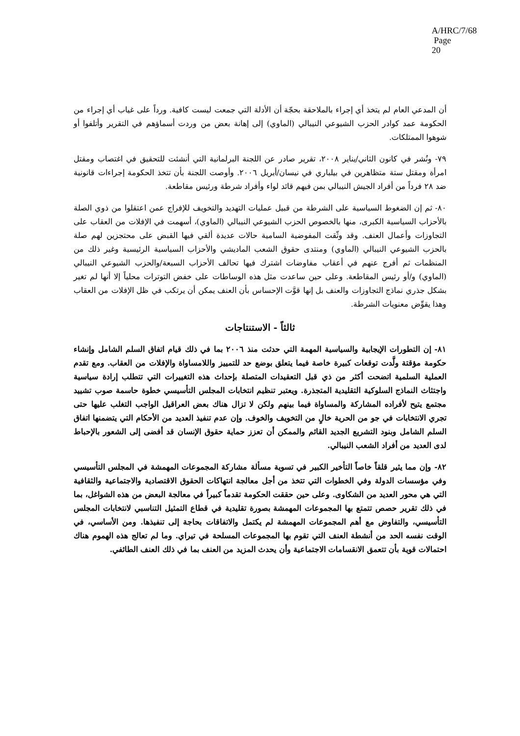A/HRC/7/68
Page 20
أن المدعي العام لم يتخذ أي إجراء بالملاحقة بحجّة أن الأدلة التي جمعت ليست كافية. ورداً على غياب أي إجراء من الحكومة عمد كوادر الحزب الشيوعي النيبالي (الماوي) إلى إهانة بعض من وردت أسماؤهم في التقرير وأتلفوا أو شوهوا الممتلكات.
٧٩- ونُشر في كانون الثاني/يناير ٢٠٠٨، تقرير صادر عن اللجنة البرلمانية التي أنشئت للتحقيق في اغتصاب ومقتل امرأة ومقتل ستة متظاهرين في بيلباري في نيسان/أبريل ٢٠٠٦. وأوصت اللجنة بأن تتخذ الحكومة إجراءات قانونية ضد ٢٨ فرداً من أفراد الجيش النيبالي بمن فيهم قائد لواء وأفراد شرطة ورئيس مقاطعة.
٨٠- ثم إن الضغوط السياسية على الشرطة من قبيل عمليات التهديد والتخويف للإفراج عمن اعتقلوا من ذوي الصلة بالأحزاب السياسية الكبرى، منها بالخصوص الحزب الشيوعي النيبالي (الماوي)، أسهمت في الإفلات من العقاب على التجاوزات وأعمال العنف. وقد وثّقت المفوضية السامية حالات عديدة ألقي فيها القبض على محتجزين لهم صلة بالحزب الشيوعي النيبالي (الماوي) ومنتدى حقوق الشعب الماديشي والأحزاب السياسية الرئيسية وغير ذلك من المنظمات ثم أفرج عنهم في أعقاب مفاوضات اشترك فيها تحالف الأحزاب السبعة/والحزب الشيوعي النيبالي (الماوي) و/أو رئيس المقاطعة. وعلى حين ساعدت مثل هذه الوساطات على خفض التوترات محلياً إلا أنها لم تغير بشكل جذري نماذج التجاوزات والعنف بل إنها قوَّت الإحساس بأن العنف يمكن أن يرتكب في ظل الإفلات من العقاب وهذا يقوِّض معنويات الشرطة.
ثالثاً - الاستنتاجات
٨١- إن التطورات الإيجابية والسياسية المهمة التي حدثت منذ ٢٠٠٦ بما في ذلك قيام اتفاق السلم الشامل وإنشاء حكومة مؤقتة ولَّدت توقعات كبيرة خاصة فيما يتعلق بوضع حد للتمييز واللامساواة والإفلات من العقاب. ومع تقدم العملية السلمية اتضحت أكثر من ذي قبل التعقيدات المتصلة بإحداث هذه التغييرات التي تتطلب إرادة سياسية واجتثاث النماذج السلوكية التقليدية المتجذرة. ويعتبر تنظيم انتخابات المجلس التأسيسي خطوة حاسمة صوب تشييد مجتمع يتيح لأفراده المشاركة والمساواة فيما بينهم ولكن لا تزال هناك بعض العراقيل الواجب التغلب عليها حتى تجري الانتخابات في جو من الحرية خالٍ من التخويف والخوف. وإن عدم تنفيذ العديد من الأحكام التي يتضمنها اتفاق السلم الشامل وبنود التشريع الجديد القائم والممكن أن تعزز حماية حقوق الإنسان قد أفضى إلى الشعور بالإحباط لدى العديد من أفراد الشعب النيبالي.
٨٢- وإن مما يثير قلقاً خاصاً التأخير الكبير في تسوية مسألة مشاركة المجموعات المهمشة في المجلس التأسيسي وفي مؤسسات الدولة وفي الخطوات التي تتخذ من أجل معالجة انتهاكات الحقوق الاقتصادية والاجتماعية والثقافية التي هي محور العديد من الشكاوى. وعلى حين حققت الحكومة تقدماً كبيراً في معالجة البعض من هذه الشواغل، بما في ذلك تقرير حصص تتمتع بها المجموعات المهمشة بصورة تقليدية في قطاع التمثيل التناسبي لانتخابات المجلس التأسيسي، والتفاوض مع أهم المجموعات المهمشة لم يكتمل والاتفاقات بحاجة إلى تنفيذها. ومن الأساسي، في الوقت نفسه الحد من أنشطة العنف التي تقوم بها المجموعات المسلحة في تيراي. وما لم تعالج هذه الهموم هناك احتمالات قوية بأن تتعمق الانقسامات الاجتماعية وأن يحدث المزيد من العنف بما في ذلك العنف الطائفي.